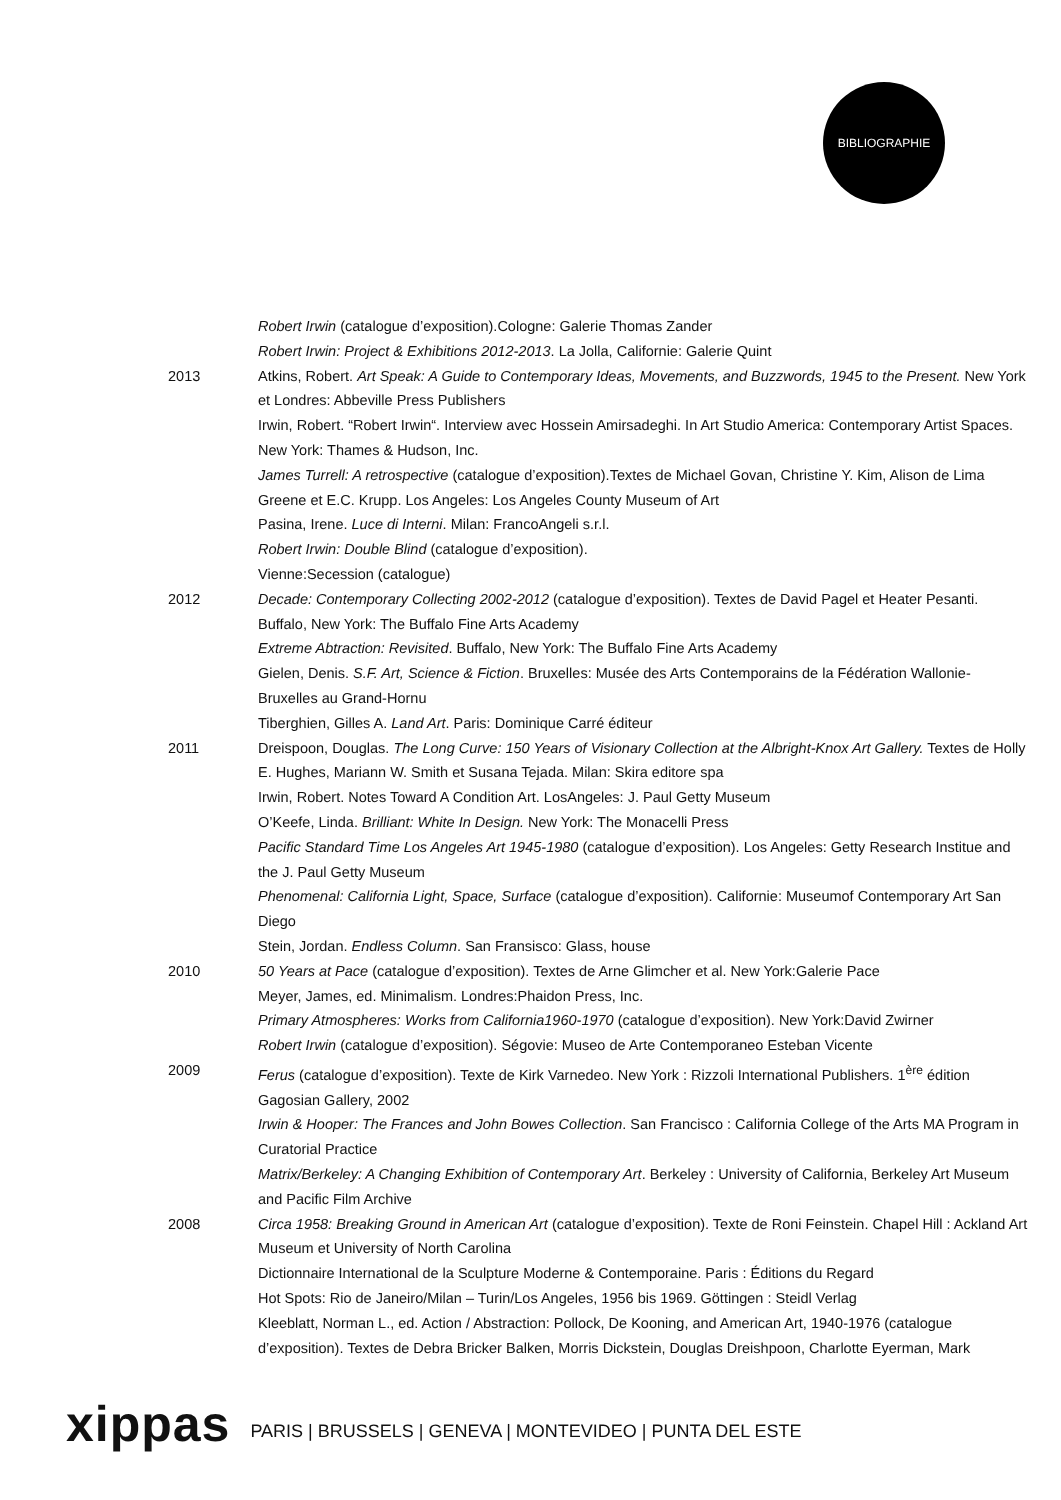BIBLIOGRAPHIE
Robert Irwin (catalogue d’exposition).Cologne: Galerie Thomas Zander
Robert Irwin: Project & Exhibitions 2012-2013. La Jolla, Californie: Galerie Quint
2013 Atkins, Robert. Art Speak: A Guide to Contemporary Ideas, Movements, and Buzzwords, 1945 to the Present. New York et Londres: Abbeville Press Publishers
Irwin, Robert. “Robert Irwin“. Interview avec Hossein Amirsadeghi. In Art Studio America: Contemporary Artist Spaces. New York: Thames & Hudson, Inc.
James Turrell: A retrospective (catalogue d’exposition).Textes de Michael Govan, Christine Y. Kim, Alison de Lima Greene et E.C. Krupp. Los Angeles: Los Angeles County Museum of Art
Pasina, Irene. Luce di Interni. Milan: FrancoAngeli s.r.l.
Robert Irwin: Double Blind (catalogue d’exposition).
Vienne:Secession (catalogue)
2012 Decade: Contemporary Collecting 2002-2012 (catalogue d’exposition). Textes de David Pagel et Heater Pesanti. Buffalo, New York: The Buffalo Fine Arts Academy
Extreme Abtraction: Revisited. Buffalo, New York: The Buffalo Fine Arts Academy
Gielen, Denis. S.F. Art, Science & Fiction. Bruxelles: Musée des Arts Contemporains de la Fédération Wallonie-Bruxelles au Grand-Hornu
Tiberghien, Gilles A. Land Art. Paris: Dominique Carré éditeur
2011 Dreispoon, Douglas. The Long Curve: 150 Years of Visionary Collection at the Albright-Knox Art Gallery. Textes de Holly E. Hughes, Mariann W. Smith et Susana Tejada. Milan: Skira editore spa
Irwin, Robert. Notes Toward A Condition Art. LosAngeles: J. Paul Getty Museum
O’Keefe, Linda. Brilliant: White In Design. New York: The Monacelli Press
Pacific Standard Time Los Angeles Art 1945-1980 (catalogue d’exposition). Los Angeles: Getty Research Institue and the J. Paul Getty Museum
Phenomenal: California Light, Space, Surface (catalogue d’exposition). Californie: Museumof Contemporary Art San Diego
Stein, Jordan. Endless Column. San Fransisco: Glass, house
2010 50 Years at Pace (catalogue d’exposition). Textes de Arne Glimcher et al. New York:Galerie Pace
Meyer, James, ed. Minimalism. Londres:Phaidon Press, Inc.
Primary Atmospheres: Works from California1960-1970 (catalogue d’exposition). New York:David Zwirner
Robert Irwin (catalogue d’exposition). Ségovie: Museo de Arte Contemporaneo Esteban Vicente
2009 Ferus (catalogue d’exposition). Texte de Kirk Varnedeo. New York : Rizzoli International Publishers. 1<sup>ère</sup> édition Gagosian Gallery, 2002
Irwin & Hooper: The Frances and John Bowes Collection. San Francisco : California College of the Arts MA Program in Curatorial Practice
Matrix/Berkeley: A Changing Exhibition of Contemporary Art. Berkeley : University of California, Berkeley Art Museum and Pacific Film Archive
2008 Circa 1958: Breaking Ground in American Art (catalogue d’exposition). Texte de Roni Feinstein. Chapel Hill : Ackland Art Museum et University of North Carolina
Dictionnaire International de la Sculpture Moderne & Contemporaine. Paris : Éditions du Regard
Hot Spots: Rio de Janeiro/Milan – Turin/Los Angeles, 1956 bis 1969. Göttingen : Steidl Verlag
Kleeblatt, Norman L., ed. Action / Abstraction: Pollock, De Kooning, and American Art, 1940-1976 (catalogue d’exposition). Textes de Debra Bricker Balken, Morris Dickstein, Douglas Dreishpoon, Charlotte Eyerman, Mark
xippas PARIS | BRUSSELS | GENEVA | MONTEVIDEO | PUNTA DEL ESTE